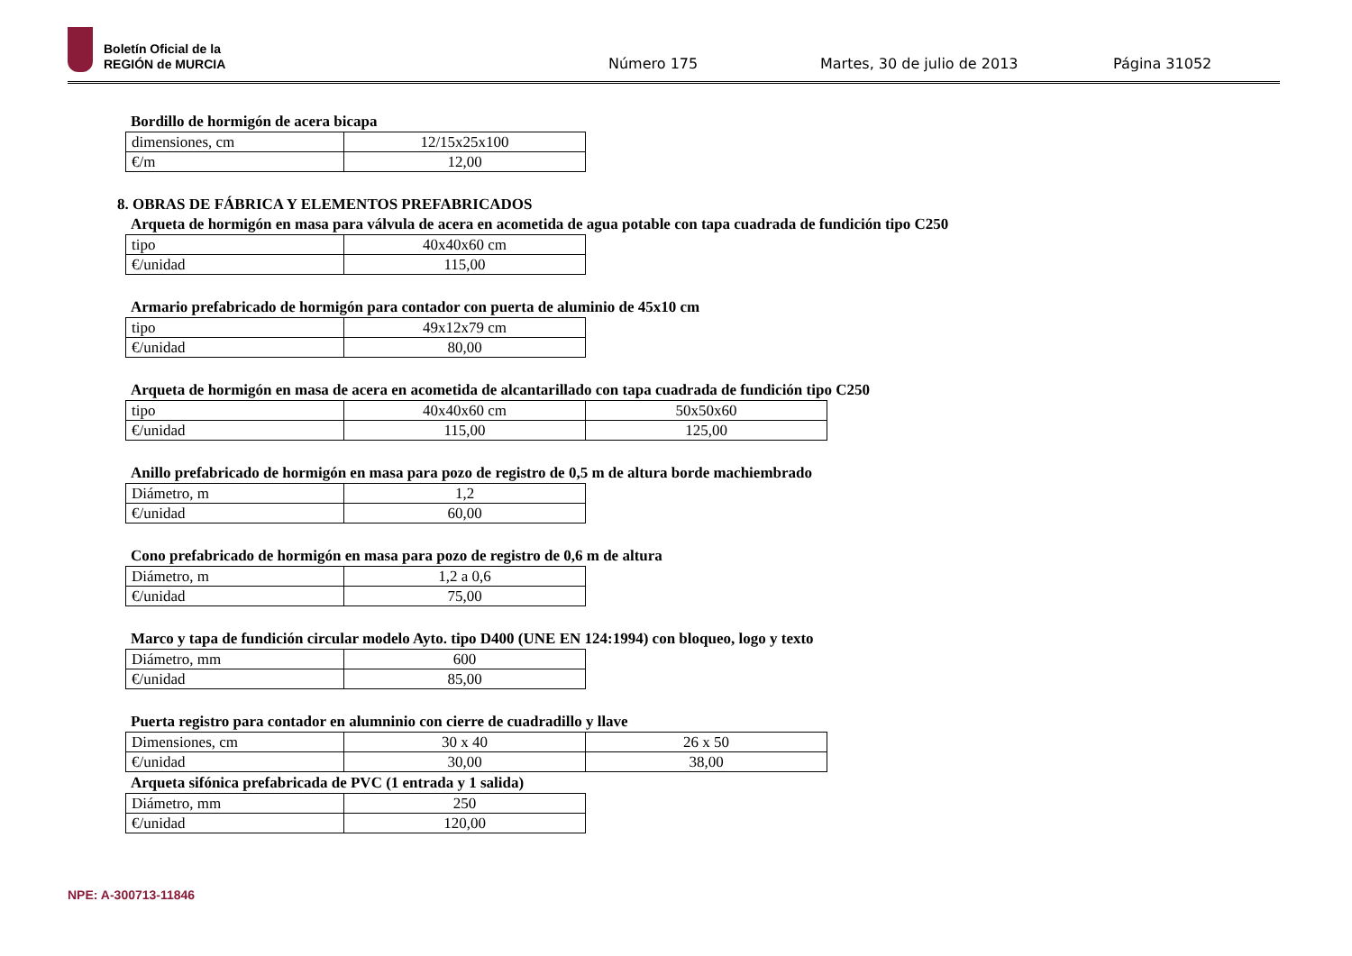Boletín Oficial de la
REGIÓN de MURCIA
Número 175 Martes, 30 de julio de 2013 Página 31052
Bordillo de hormigón de acera bicapa
| dimensiones, cm | 12/15x25x100 |
| €/m | 12,00 |
8. OBRAS DE FÁBRICA Y ELEMENTOS PREFABRICADOS
Arqueta de hormigón en masa para válvula de acera en acometida de agua potable con tapa cuadrada de fundición tipo C250
| tipo | 40x40x60 cm |
| €/unidad | 115,00 |
Armario prefabricado de hormigón para contador con puerta de aluminio de 45x10 cm
| tipo | 49x12x79 cm |
| €/unidad | 80,00 |
Arqueta de hormigón en masa de acera en acometida de alcantarillado con tapa cuadrada de fundición tipo C250
| tipo | 40x40x60 cm | 50x50x60 |
| €/unidad | 115,00 | 125,00 |
Anillo prefabricado de hormigón en masa para pozo de registro de 0,5 m de altura borde machiembrado
| Diámetro, m | 1,2 |
| €/unidad | 60,00 |
Cono prefabricado de hormigón en masa para pozo de registro de 0,6 m de altura
| Diámetro, m | 1,2 a 0,6 |
| €/unidad | 75,00 |
Marco y tapa de fundición circular modelo Ayto. tipo D400 (UNE EN 124:1994) con bloqueo, logo y texto
| Diámetro, mm | 600 |
| €/unidad | 85,00 |
Puerta registro para contador en alumninio con cierre de cuadradillo y llave
| Dimensiones, cm | 30 x 40 | 26 x 50 |
| €/unidad | 30,00 | 38,00 |
Arqueta sifónica prefabricada de PVC (1 entrada y 1 salida)
| Diámetro, mm | 250 |
| €/unidad | 120,00 |
NPE: A-300713-11846